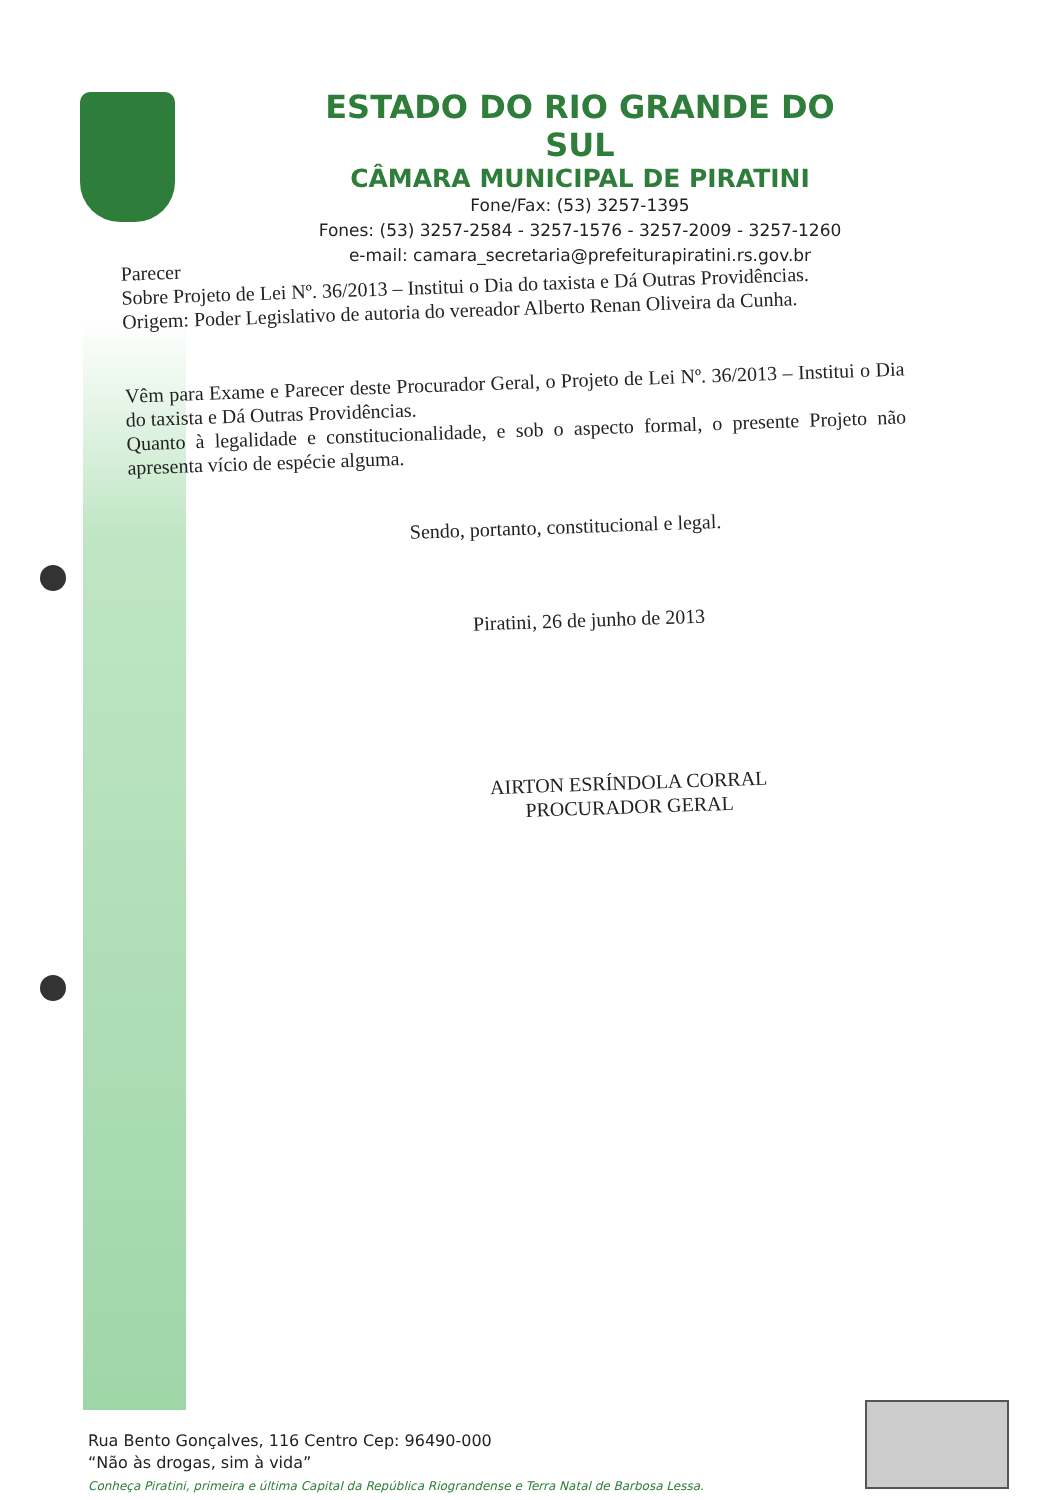ESTADO DO RIO GRANDE DO SUL
CÂMARA MUNICIPAL DE PIRATINI
Fone/Fax: (53) 3257-1395
Fones: (53) 3257-2584 - 3257-1576 - 3257-2009 - 3257-1260
e-mail: camara_secretaria@prefeiturapiratini.rs.gov.br
Parecer
Sobre Projeto de Lei Nº. 36/2013 – Institui o Dia do taxista e Dá Outras Providências.
Origem: Poder Legislativo de autoria do vereador Alberto Renan Oliveira da Cunha.
Vêm para Exame e Parecer deste Procurador Geral, o Projeto de Lei Nº. 36/2013 – Institui o Dia do taxista e Dá Outras Providências.
Quanto à legalidade e constitucionalidade, e sob o aspecto formal, o presente Projeto não apresenta vício de espécie alguma.
Sendo, portanto, constitucional e legal.
Piratini, 26 de junho de 2013
AIRTON ESRÍNDOLA CORRAL
PROCURADOR GERAL
Rua Bento Gonçalves, 116 Centro Cep: 96490-000
“Não às drogas, sim à vida”
Conheça Piratini, primeira e última Capital da República Riograndense e Terra Natal de Barbosa Lessa.